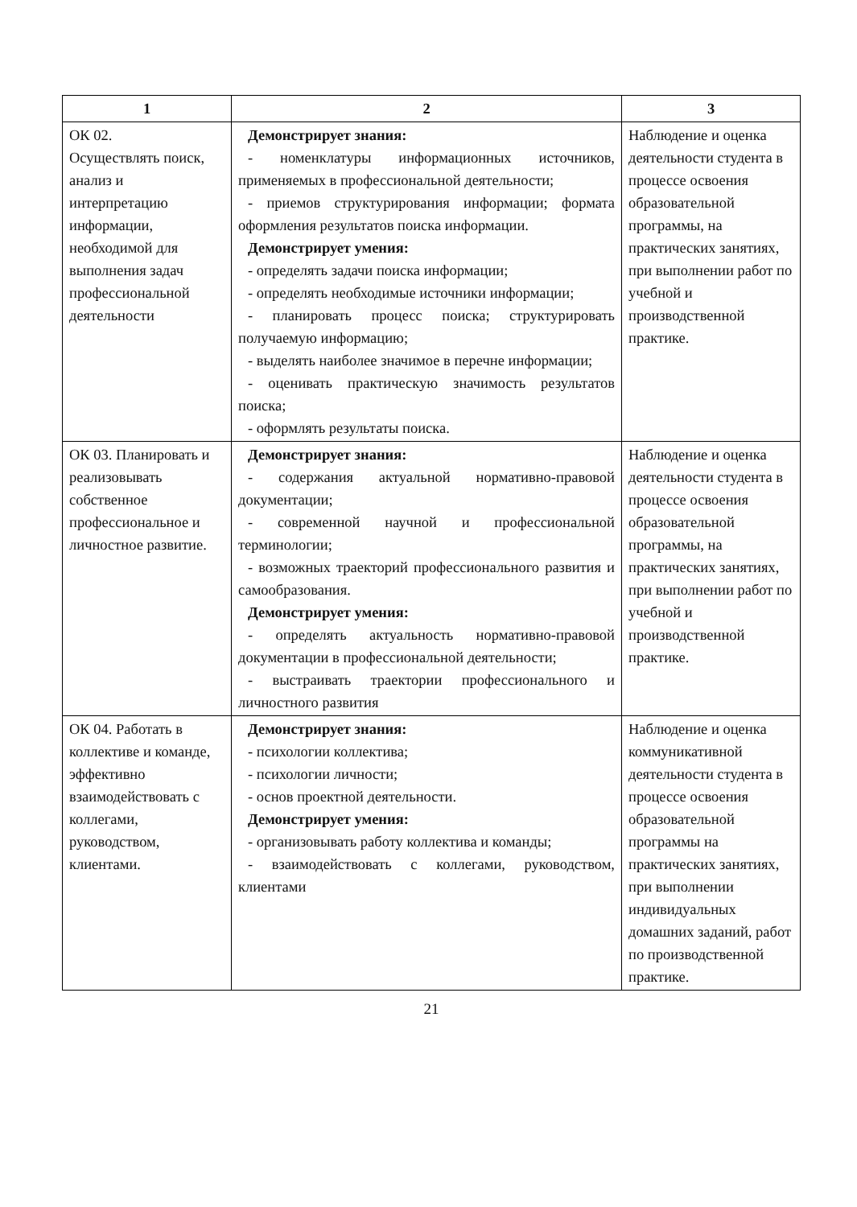| 1 | 2 | 3 |
| --- | --- | --- |
| ОК 02. Осуществлять поиск, анализ и интерпретацию информации, необходимой для выполнения задач профессиональной деятельности | Демонстрирует знания: - номенклатуры информационных источников, применяемых в профессиональной деятельности; - приемов структурирования информации; формата оформления результатов поиска информации. Демонстрирует умения: - определять задачи поиска информации; - определять необходимые источники информации; - планировать процесс поиска; структурировать получаемую информацию; - выделять наиболее значимое в перечне информации; - оценивать практическую значимость результатов поиска; - оформлять результаты поиска. | Наблюдение и оценка деятельности студента в процессе освоения образовательной программы, на практических занятиях, при выполнении работ по учебной и производственной практике. |
| ОК 03. Планировать и реализовывать собственное профессиональное и личностное развитие. | Демонстрирует знания: - содержания актуальной нормативно-правовой документации; - современной научной и профессиональной терминологии; - возможных траекторий профессионального развития и самообразования. Демонстрирует умения: - определять актуальность нормативно-правовой документации в профессиональной деятельности; - выстраивать траектории профессионального и личностного развития | Наблюдение и оценка деятельности студента в процессе освоения образовательной программы, на практических занятиях, при выполнении работ по учебной и производственной практике. |
| ОК 04. Работать в коллективе и команде, эффективно взаимодействовать с коллегами, руководством, клиентами. | Демонстрирует знания: - психологии коллектива; - психологии личности; - основ проектной деятельности. Демонстрирует умения: - организовывать работу коллектива и команды; - взаимодействовать с коллегами, руководством, клиентами | Наблюдение и оценка коммуникативной деятельности студента в процессе освоения образовательной программы на практических занятиях, при выполнении индивидуальных домашних заданий, работ по производственной практике. |
21